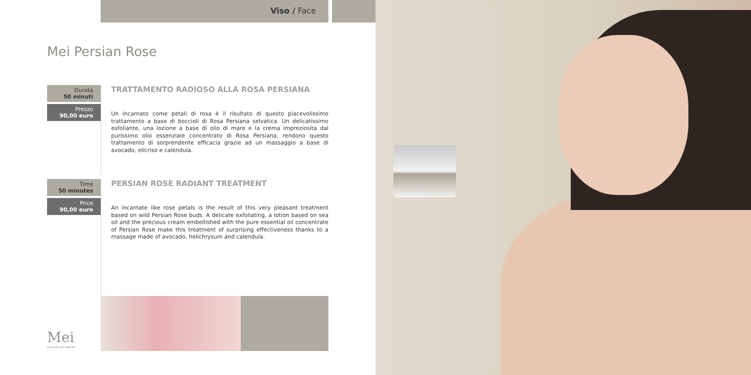Viso / Face
Mei Persian Rose
Durata
50 minuti
Prezzo
90,00 euro
TRATTAMENTO RADIOSO ALLA ROSA PERSIANA
Un incarnato come petali di rosa è il risultato di questo piacevolissimo trattamento a base di boccioli di Rosa Persiana selvatica. Un delicatissimo esfoliante, una lozione a base di olio di mare e la crema impreziosita dal purissimo olio essenziale concentrato di Rosa Persiana, rendono questo trattamento di sorprendente efficacia grazie ad un massaggio a base di avocado, elicriso e calendula.
Time
50 minutes
Price
90,00 euro
PERSIAN ROSE RADIANT TREATMENT
An incarnate like rose petals is the result of this very pleasant treatment based on wild Persian Rose buds. A delicate exfoliating, a lotion based on sea oil and the precious cream embellished with the pure essential oil concentrate of Persian Rose make this treatment of surprising effectiveness thanks to a massage made of avocado, helichrysum and calendula.
Mei
La scelta più naturale